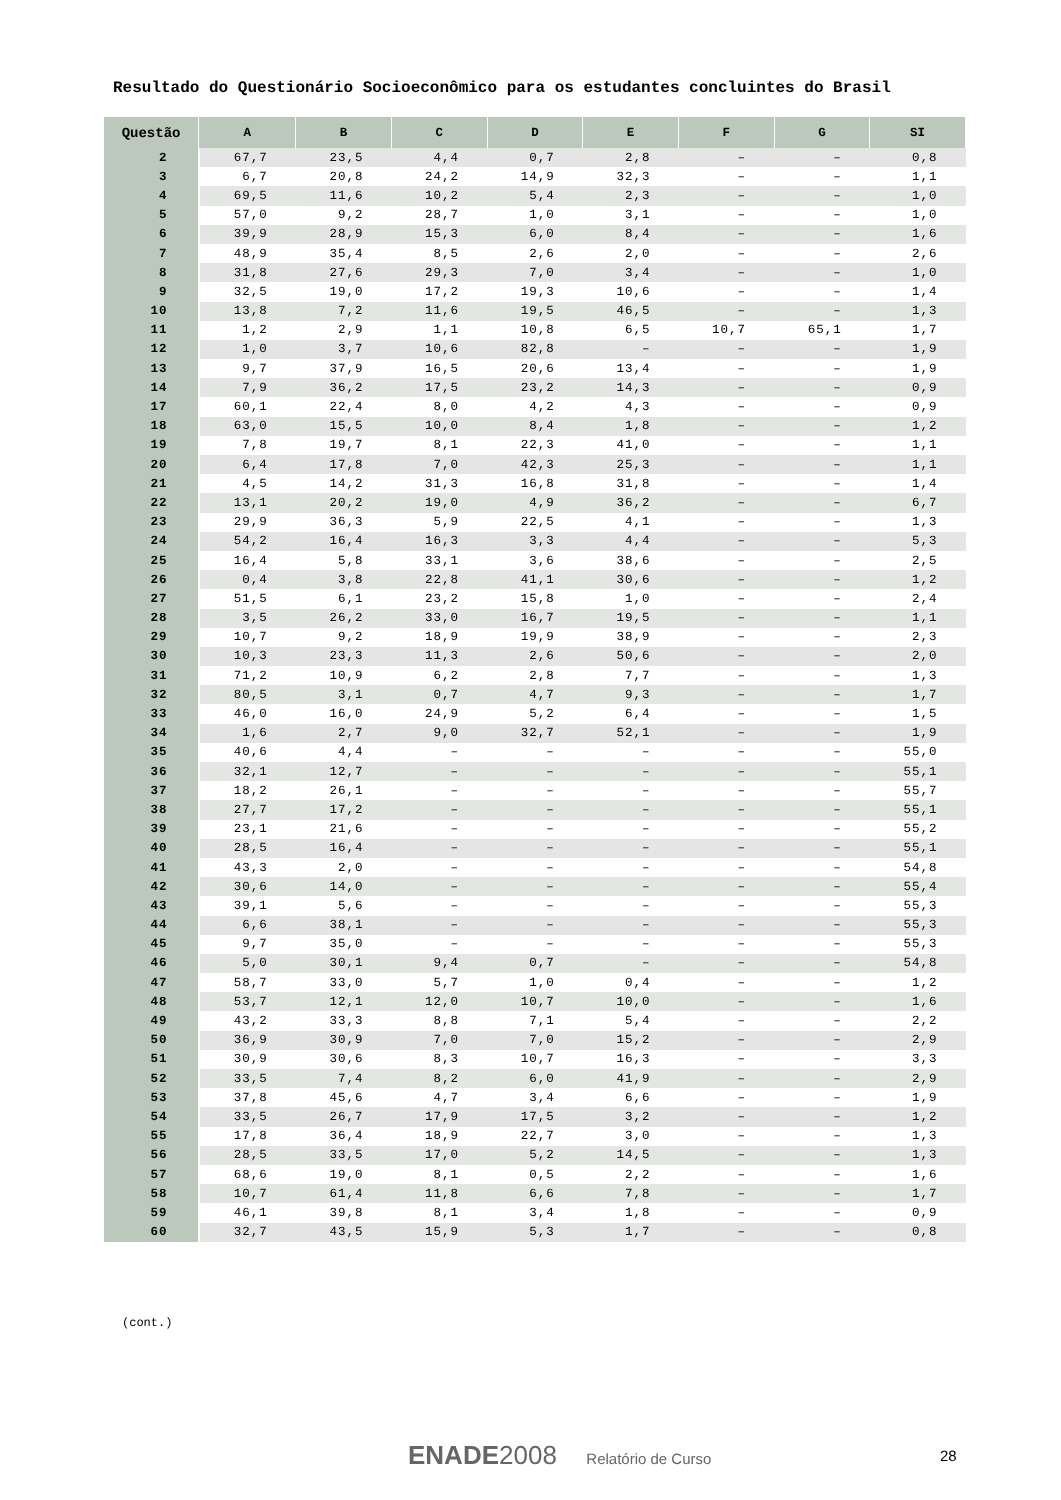Resultado do Questionário Socioeconômico para os estudantes concluintes do Brasil
| Questão | A | B | C | D | E | F | G | SI |
| --- | --- | --- | --- | --- | --- | --- | --- | --- |
| 2 | 67,7 | 23,5 | 4,4 | 0,7 | 2,8 | – | – | 0,8 |
| 3 | 6,7 | 20,8 | 24,2 | 14,9 | 32,3 | – | – | 1,1 |
| 4 | 69,5 | 11,6 | 10,2 | 5,4 | 2,3 | – | – | 1,0 |
| 5 | 57,0 | 9,2 | 28,7 | 1,0 | 3,1 | – | – | 1,0 |
| 6 | 39,9 | 28,9 | 15,3 | 6,0 | 8,4 | – | – | 1,6 |
| 7 | 48,9 | 35,4 | 8,5 | 2,6 | 2,0 | – | – | 2,6 |
| 8 | 31,8 | 27,6 | 29,3 | 7,0 | 3,4 | – | – | 1,0 |
| 9 | 32,5 | 19,0 | 17,2 | 19,3 | 10,6 | – | – | 1,4 |
| 10 | 13,8 | 7,2 | 11,6 | 19,5 | 46,5 | – | – | 1,3 |
| 11 | 1,2 | 2,9 | 1,1 | 10,8 | 6,5 | 10,7 | 65,1 | 1,7 |
| 12 | 1,0 | 3,7 | 10,6 | 82,8 | – | – | – | 1,9 |
| 13 | 9,7 | 37,9 | 16,5 | 20,6 | 13,4 | – | – | 1,9 |
| 14 | 7,9 | 36,2 | 17,5 | 23,2 | 14,3 | – | – | 0,9 |
| 17 | 60,1 | 22,4 | 8,0 | 4,2 | 4,3 | – | – | 0,9 |
| 18 | 63,0 | 15,5 | 10,0 | 8,4 | 1,8 | – | – | 1,2 |
| 19 | 7,8 | 19,7 | 8,1 | 22,3 | 41,0 | – | – | 1,1 |
| 20 | 6,4 | 17,8 | 7,0 | 42,3 | 25,3 | – | – | 1,1 |
| 21 | 4,5 | 14,2 | 31,3 | 16,8 | 31,8 | – | – | 1,4 |
| 22 | 13,1 | 20,2 | 19,0 | 4,9 | 36,2 | – | – | 6,7 |
| 23 | 29,9 | 36,3 | 5,9 | 22,5 | 4,1 | – | – | 1,3 |
| 24 | 54,2 | 16,4 | 16,3 | 3,3 | 4,4 | – | – | 5,3 |
| 25 | 16,4 | 5,8 | 33,1 | 3,6 | 38,6 | – | – | 2,5 |
| 26 | 0,4 | 3,8 | 22,8 | 41,1 | 30,6 | – | – | 1,2 |
| 27 | 51,5 | 6,1 | 23,2 | 15,8 | 1,0 | – | – | 2,4 |
| 28 | 3,5 | 26,2 | 33,0 | 16,7 | 19,5 | – | – | 1,1 |
| 29 | 10,7 | 9,2 | 18,9 | 19,9 | 38,9 | – | – | 2,3 |
| 30 | 10,3 | 23,3 | 11,3 | 2,6 | 50,6 | – | – | 2,0 |
| 31 | 71,2 | 10,9 | 6,2 | 2,8 | 7,7 | – | – | 1,3 |
| 32 | 80,5 | 3,1 | 0,7 | 4,7 | 9,3 | – | – | 1,7 |
| 33 | 46,0 | 16,0 | 24,9 | 5,2 | 6,4 | – | – | 1,5 |
| 34 | 1,6 | 2,7 | 9,0 | 32,7 | 52,1 | – | – | 1,9 |
| 35 | 40,6 | 4,4 | – | – | – | – | – | 55,0 |
| 36 | 32,1 | 12,7 | – | – | – | – | – | 55,1 |
| 37 | 18,2 | 26,1 | – | – | – | – | – | 55,7 |
| 38 | 27,7 | 17,2 | – | – | – | – | – | 55,1 |
| 39 | 23,1 | 21,6 | – | – | – | – | – | 55,2 |
| 40 | 28,5 | 16,4 | – | – | – | – | – | 55,1 |
| 41 | 43,3 | 2,0 | – | – | – | – | – | 54,8 |
| 42 | 30,6 | 14,0 | – | – | – | – | – | 55,4 |
| 43 | 39,1 | 5,6 | – | – | – | – | – | 55,3 |
| 44 | 6,6 | 38,1 | – | – | – | – | – | 55,3 |
| 45 | 9,7 | 35,0 | – | – | – | – | – | 55,3 |
| 46 | 5,0 | 30,1 | 9,4 | 0,7 | – | – | – | 54,8 |
| 47 | 58,7 | 33,0 | 5,7 | 1,0 | 0,4 | – | – | 1,2 |
| 48 | 53,7 | 12,1 | 12,0 | 10,7 | 10,0 | – | – | 1,6 |
| 49 | 43,2 | 33,3 | 8,8 | 7,1 | 5,4 | – | – | 2,2 |
| 50 | 36,9 | 30,9 | 7,0 | 7,0 | 15,2 | – | – | 2,9 |
| 51 | 30,9 | 30,6 | 8,3 | 10,7 | 16,3 | – | – | 3,3 |
| 52 | 33,5 | 7,4 | 8,2 | 6,0 | 41,9 | – | – | 2,9 |
| 53 | 37,8 | 45,6 | 4,7 | 3,4 | 6,6 | – | – | 1,9 |
| 54 | 33,5 | 26,7 | 17,9 | 17,5 | 3,2 | – | – | 1,2 |
| 55 | 17,8 | 36,4 | 18,9 | 22,7 | 3,0 | – | – | 1,3 |
| 56 | 28,5 | 33,5 | 17,0 | 5,2 | 14,5 | – | – | 1,3 |
| 57 | 68,6 | 19,0 | 8,1 | 0,5 | 2,2 | – | – | 1,6 |
| 58 | 10,7 | 61,4 | 11,8 | 6,6 | 7,8 | – | – | 1,7 |
| 59 | 46,1 | 39,8 | 8,1 | 3,4 | 1,8 | – | – | 0,9 |
| 60 | 32,7 | 43,5 | 15,9 | 5,3 | 1,7 | – | – | 0,8 |
(cont.)
ENADE 2008 Relatório de Curso 28